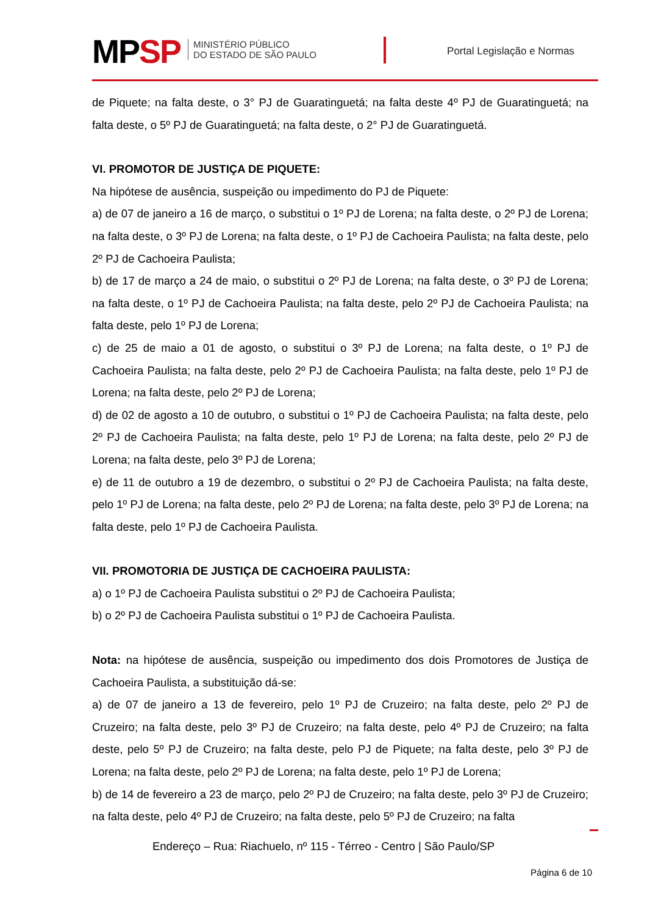MPSP
MINISTÉRIO PÚBLICO
DO ESTADO DE SÃO PAULO
Portal Legislação e Normas
de Piquete; na falta deste, o 3° PJ de Guaratinguetá; na falta deste 4º PJ de Guaratinguetá; na falta deste, o 5º PJ de Guaratinguetá; na falta deste, o 2° PJ de Guaratinguetá.
VI. PROMOTOR DE JUSTIÇA DE PIQUETE:
Na hipótese de ausência, suspeição ou impedimento do PJ de Piquete:
a) de 07 de janeiro a 16 de março, o substitui o 1º PJ de Lorena; na falta deste, o 2º PJ de Lorena; na falta deste, o 3º PJ de Lorena; na falta deste, o 1º PJ de Cachoeira Paulista; na falta deste, pelo 2º PJ de Cachoeira Paulista;
b) de 17 de março a 24 de maio, o substitui o 2º PJ de Lorena; na falta deste, o 3º PJ de Lorena; na falta deste, o 1º PJ de Cachoeira Paulista; na falta deste, pelo 2º PJ de Cachoeira Paulista; na falta deste, pelo 1º PJ de Lorena;
c) de 25 de maio a 01 de agosto, o substitui o 3º PJ de Lorena; na falta deste, o 1º PJ de Cachoeira Paulista; na falta deste, pelo 2º PJ de Cachoeira Paulista; na falta deste, pelo 1º PJ de Lorena; na falta deste, pelo 2º PJ de Lorena;
d) de 02 de agosto a 10 de outubro, o substitui o 1º PJ de Cachoeira Paulista; na falta deste, pelo 2º PJ de Cachoeira Paulista; na falta deste, pelo 1º PJ de Lorena; na falta deste, pelo 2º PJ de Lorena; na falta deste, pelo 3º PJ de Lorena;
e) de 11 de outubro a 19 de dezembro, o substitui o 2º PJ de Cachoeira Paulista; na falta deste, pelo 1º PJ de Lorena; na falta deste, pelo 2º PJ de Lorena; na falta deste, pelo 3º PJ de Lorena; na falta deste, pelo 1º PJ de Cachoeira Paulista.
VII. PROMOTORIA DE JUSTIÇA DE CACHOEIRA PAULISTA:
a) o 1º PJ de Cachoeira Paulista substitui o 2º PJ de Cachoeira Paulista;
b) o 2º PJ de Cachoeira Paulista substitui o 1º PJ de Cachoeira Paulista.
Nota: na hipótese de ausência, suspeição ou impedimento dos dois Promotores de Justiça de Cachoeira Paulista, a substituição dá-se:
a) de 07 de janeiro a 13 de fevereiro, pelo 1º PJ de Cruzeiro; na falta deste, pelo 2º PJ de Cruzeiro; na falta deste, pelo 3º PJ de Cruzeiro; na falta deste, pelo 4º PJ de Cruzeiro; na falta deste, pelo 5º PJ de Cruzeiro; na falta deste, pelo PJ de Piquete; na falta deste, pelo 3º PJ de Lorena; na falta deste, pelo 2º PJ de Lorena; na falta deste, pelo 1º PJ de Lorena;
b) de 14 de fevereiro a 23 de março, pelo 2º PJ de Cruzeiro; na falta deste, pelo 3º PJ de Cruzeiro; na falta deste, pelo 4º PJ de Cruzeiro; na falta deste, pelo 5º PJ de Cruzeiro; na falta
Endereço – Rua: Riachuelo, nº 115 - Térreo - Centro | São Paulo/SP
Página 6 de 10